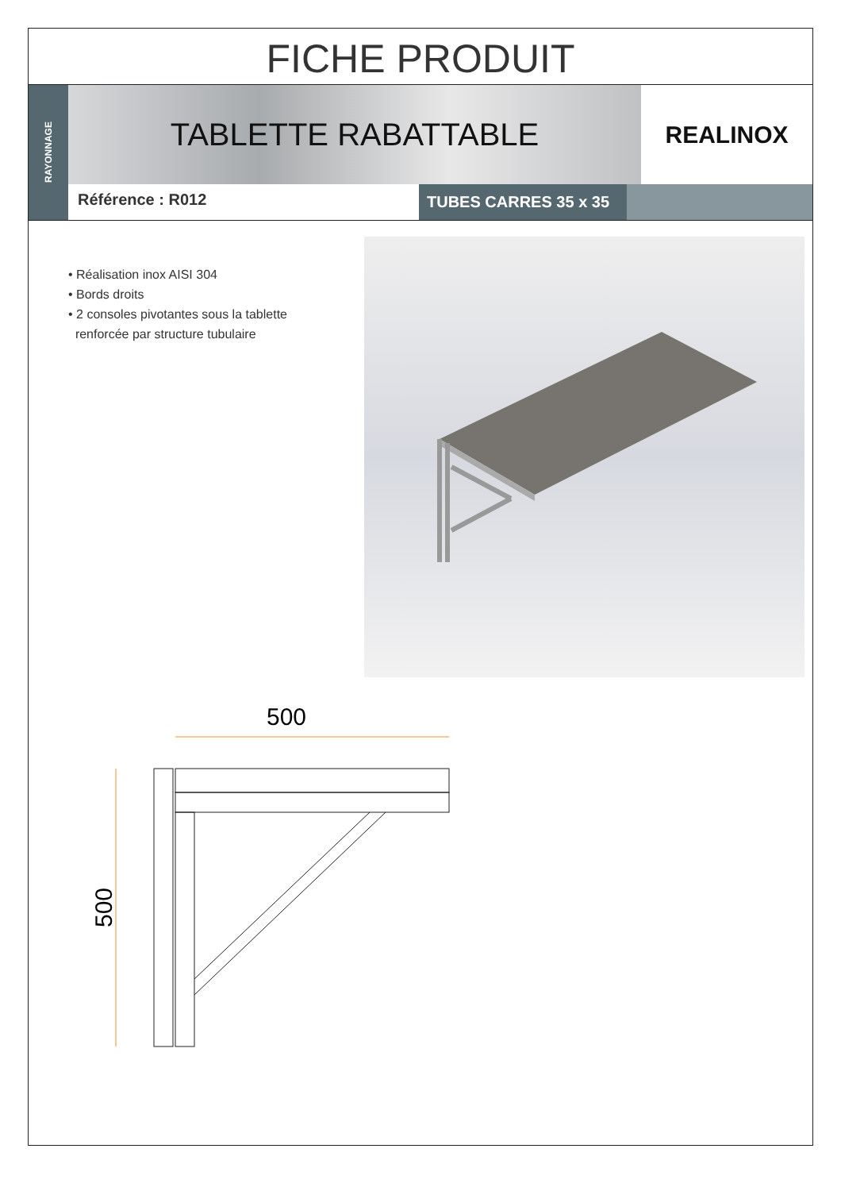FICHE PRODUIT
RAYONNAGE
TABLETTE RABATTABLE
REALINOX
Référence : R012
TUBES CARRES 35 x 35
• Réalisation inox AISI 304
• Bords droits
• 2 consoles pivotantes sous la tablette
renforcée par structure tubulaire
500
500